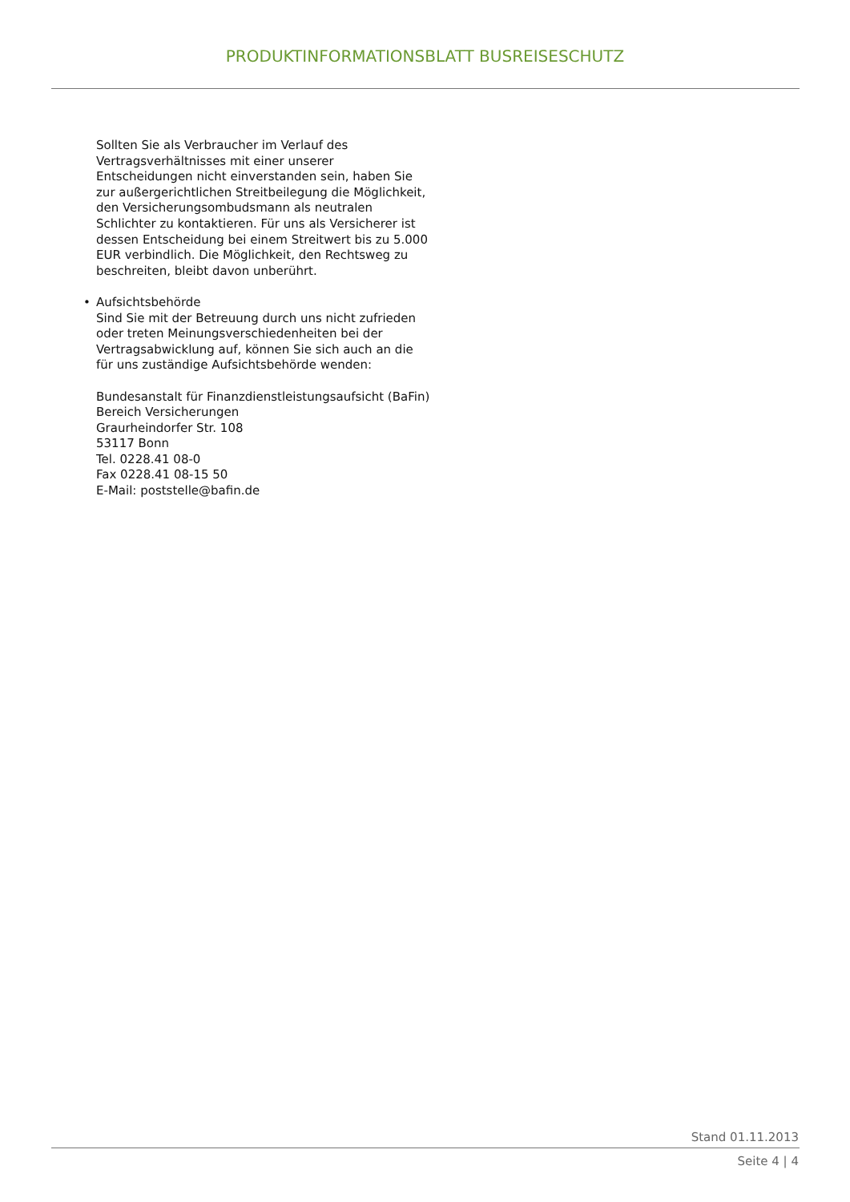PRODUKTINFORMATIONSBLATT BUSREISESCHUTZ
Sollten Sie als Verbraucher im Verlauf des Vertragsverhältnisses mit einer unserer Entscheidungen nicht einverstanden sein, haben Sie zur außergerichtlichen Streitbeilegung die Möglichkeit, den Versicherungsombudsmann als neutralen Schlichter zu kontaktieren. Für uns als Versicherer ist dessen Entscheidung bei einem Streitwert bis zu 5.000 EUR verbindlich. Die Möglichkeit, den Rechtsweg zu beschreiten, bleibt davon unberührt.
• Aufsichtsbehörde
Sind Sie mit der Betreuung durch uns nicht zufrieden oder treten Meinungsverschiedenheiten bei der Vertragsabwicklung auf, können Sie sich auch an die für uns zuständige Aufsichtsbehörde wenden:
Bundesanstalt für Finanzdienstleistungsaufsicht (BaFin)
Bereich Versicherungen
Graurheindorfer Str. 108
53117 Bonn
Tel. 0228.41 08-0
Fax 0228.41 08-15 50
E-Mail: poststelle@bafin.de
Stand 01.11.2013
Seite 4 | 4